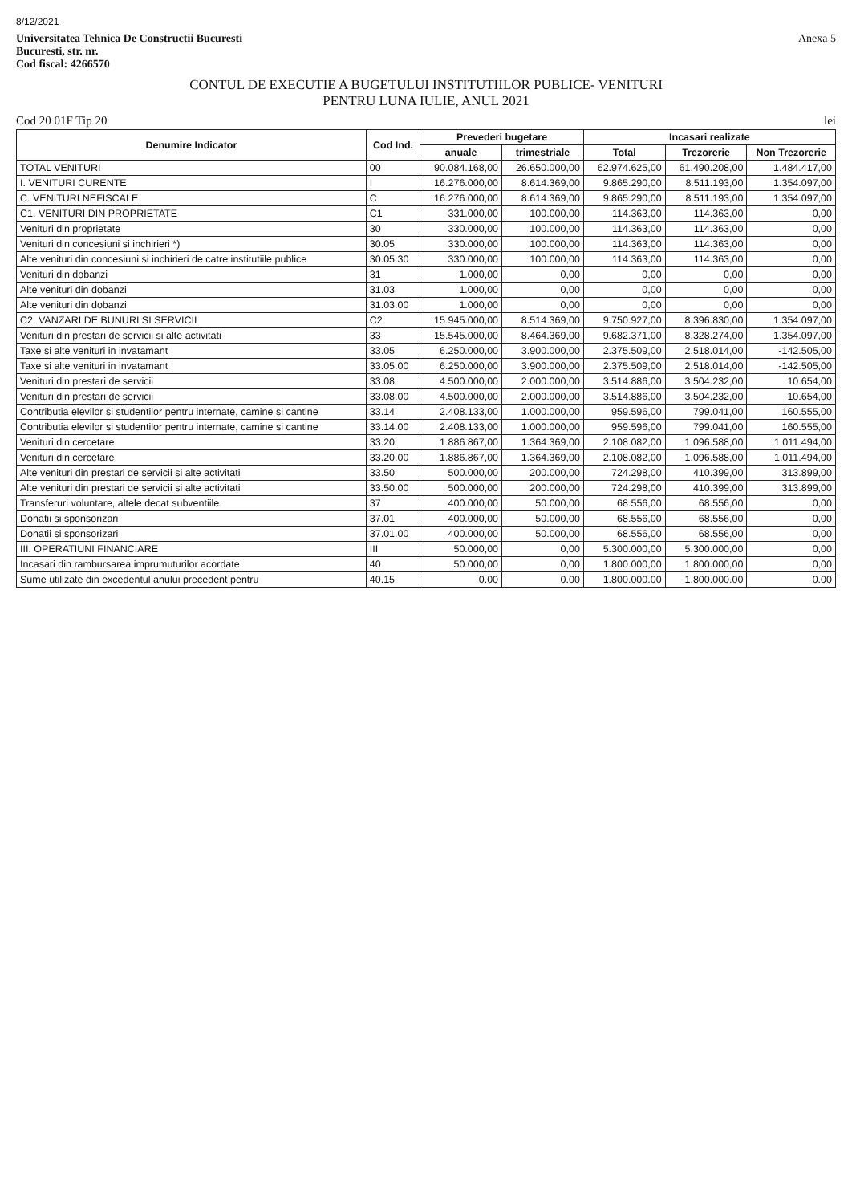8/12/2021
Universitatea Tehnica De Constructii Bucuresti
Bucuresti, str. nr.
Cod fiscal: 4266570
Anexa 5
CONTUL DE EXECUTIE A BUGETULUI INSTITUTIILOR PUBLICE- VENITURI
PENTRU LUNA IULIE, ANUL 2021
Cod 20 01F Tip 20 lei
| Denumire Indicator | Cod Ind. | Prevederi bugetare | | Incasari realizate | | |
| --- | --- | --- | --- | --- | --- | --- |
| | | anuale | trimestriale | Total | Trezorerie | Non Trezorerie |
| TOTAL VENITURI | 00 | 90.084.168,00 | 26.650.000,00 | 62.974.625,00 | 61.490.208,00 | 1.484.417,00 |
| I. VENITURI CURENTE | I | 16.276.000,00 | 8.614.369,00 | 9.865.290,00 | 8.511.193,00 | 1.354.097,00 |
| C. VENITURI NEFISCALE | C | 16.276.000,00 | 8.614.369,00 | 9.865.290,00 | 8.511.193,00 | 1.354.097,00 |
| C1. VENITURI DIN PROPRIETATE | C1 | 331.000,00 | 100.000,00 | 114.363,00 | 114.363,00 | 0,00 |
| Venituri din proprietate | 30 | 330.000,00 | 100.000,00 | 114.363,00 | 114.363,00 | 0,00 |
| Venituri din concesiuni si inchirieri *) | 30.05 | 330.000,00 | 100.000,00 | 114.363,00 | 114.363,00 | 0,00 |
| Alte venituri din concesiuni si inchirieri de catre institutiile publice | 30.05.30 | 330.000,00 | 100.000,00 | 114.363,00 | 114.363,00 | 0,00 |
| Venituri din dobanzi | 31 | 1.000,00 | 0,00 | 0,00 | 0,00 | 0,00 |
| Alte venituri din dobanzi | 31.03 | 1.000,00 | 0,00 | 0,00 | 0,00 | 0,00 |
| Alte venituri din dobanzi | 31.03.00 | 1.000,00 | 0,00 | 0,00 | 0,00 | 0,00 |
| C2. VANZARI DE BUNURI SI SERVICII | C2 | 15.945.000,00 | 8.514.369,00 | 9.750.927,00 | 8.396.830,00 | 1.354.097,00 |
| Venituri din prestari de servicii si alte activitati | 33 | 15.545.000,00 | 8.464.369,00 | 9.682.371,00 | 8.328.274,00 | 1.354.097,00 |
| Taxe si alte venituri in invatamant | 33.05 | 6.250.000,00 | 3.900.000,00 | 2.375.509,00 | 2.518.014,00 | -142.505,00 |
| Taxe si alte venituri in invatamant | 33.05.00 | 6.250.000,00 | 3.900.000,00 | 2.375.509,00 | 2.518.014,00 | -142.505,00 |
| Venituri din prestari de servicii | 33.08 | 4.500.000,00 | 2.000.000,00 | 3.514.886,00 | 3.504.232,00 | 10.654,00 |
| Venituri din prestari de servicii | 33.08.00 | 4.500.000,00 | 2.000.000,00 | 3.514.886,00 | 3.504.232,00 | 10.654,00 |
| Contributia elevilor si studentilor pentru internate, camine si cantine | 33.14 | 2.408.133,00 | 1.000.000,00 | 959.596,00 | 799.041,00 | 160.555,00 |
| Contributia elevilor si studentilor pentru internate, camine si cantine | 33.14.00 | 2.408.133,00 | 1.000.000,00 | 959.596,00 | 799.041,00 | 160.555,00 |
| Venituri din cercetare | 33.20 | 1.886.867,00 | 1.364.369,00 | 2.108.082,00 | 1.096.588,00 | 1.011.494,00 |
| Venituri din cercetare | 33.20.00 | 1.886.867,00 | 1.364.369,00 | 2.108.082,00 | 1.096.588,00 | 1.011.494,00 |
| Alte venituri din prestari de servicii si alte activitati | 33.50 | 500.000,00 | 200.000,00 | 724.298,00 | 410.399,00 | 313.899,00 |
| Alte venituri din prestari de servicii si alte activitati | 33.50.00 | 500.000,00 | 200.000,00 | 724.298,00 | 410.399,00 | 313.899,00 |
| Transferuri voluntare, altele decat subventiile | 37 | 400.000,00 | 50.000,00 | 68.556,00 | 68.556,00 | 0,00 |
| Donatii si sponsorizari | 37.01 | 400.000,00 | 50.000,00 | 68.556,00 | 68.556,00 | 0,00 |
| Donatii si sponsorizari | 37.01.00 | 400.000,00 | 50.000,00 | 68.556,00 | 68.556,00 | 0,00 |
| III. OPERATIUNI FINANCIARE | III | 50.000,00 | 0,00 | 5.300.000,00 | 5.300.000,00 | 0,00 |
| Incasari din rambursarea imprumuturilor acordate | 40 | 50.000,00 | 0,00 | 1.800.000,00 | 1.800.000,00 | 0,00 |
| Sume utilizate din excedentul anului precedent pentru | 40.15 | 0.00 | 0.00 | 1.800.000.00 | 1.800.000.00 | 0.00 |